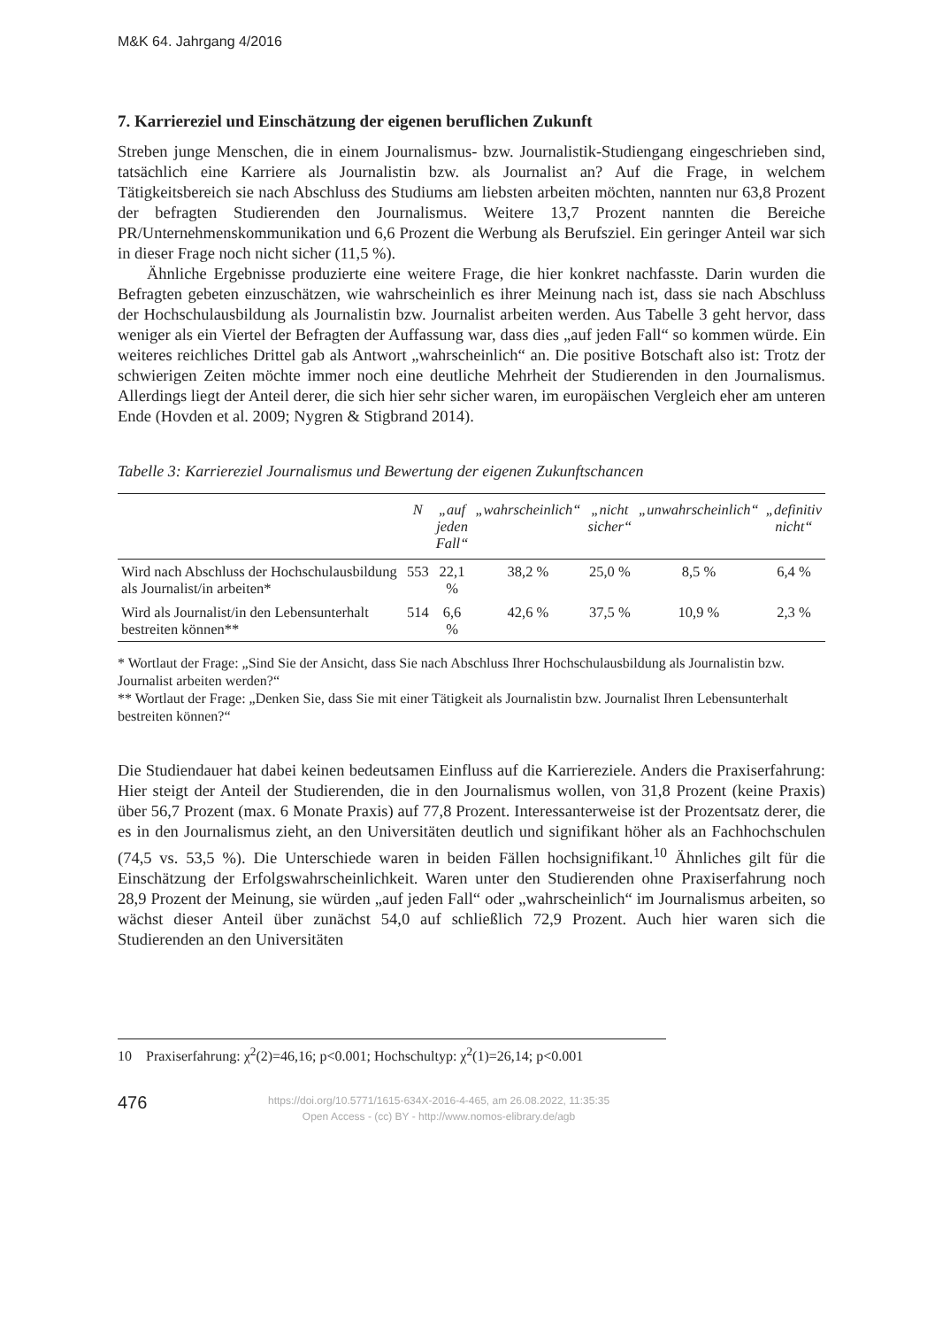M&K 64. Jahrgang 4/2016
7. Karriereziel und Einschätzung der eigenen beruflichen Zukunft
Streben junge Menschen, die in einem Journalismus- bzw. Journalistik-Studiengang eingeschrieben sind, tatsächlich eine Karriere als Journalistin bzw. als Journalist an? Auf die Frage, in welchem Tätigkeitsbereich sie nach Abschluss des Studiums am liebsten arbeiten möchten, nannten nur 63,8 Prozent der befragten Studierenden den Journalismus. Weitere 13,7 Prozent nannten die Bereiche PR/Unternehmenskommunikation und 6,6 Prozent die Werbung als Berufsziel. Ein geringer Anteil war sich in dieser Frage noch nicht sicher (11,5 %).
Ähnliche Ergebnisse produzierte eine weitere Frage, die hier konkret nachfasste. Darin wurden die Befragten gebeten einzuschätzen, wie wahrscheinlich es ihrer Meinung nach ist, dass sie nach Abschluss der Hochschulausbildung als Journalistin bzw. Journalist arbeiten werden. Aus Tabelle 3 geht hervor, dass weniger als ein Viertel der Befragten der Auffassung war, dass dies „auf jeden Fall“ so kommen würde. Ein weiteres reichliches Drittel gab als Antwort „wahrscheinlich“ an. Die positive Botschaft also ist: Trotz der schwierigen Zeiten möchte immer noch eine deutliche Mehrheit der Studierenden in den Journalismus. Allerdings liegt der Anteil derer, die sich hier sehr sicher waren, im europäischen Vergleich eher am unteren Ende (Hovden et al. 2009; Nygren & Stigbrand 2014).
Tabelle 3: Karriereziel Journalismus und Bewertung der eigenen Zukunftschancen
| | N | „auf jeden Fall“ | „wahrscheinlich“ | „nicht sicher“ | „unwahrscheinlich“ | „definitiv nicht“ |
| --- | --- | --- | --- | --- | --- | --- |
| Wird nach Abschluss der Hochschulausbildung als Journalist/in arbeiten* | 553 | 22,1 % | 38,2 % | 25,0 % | 8,5 % | 6,4 % |
| Wird als Journalist/in den Lebensunterhalt bestreiten können** | 514 | 6,6 % | 42,6 % | 37,5 % | 10,9 % | 2,3 % |
* Wortlaut der Frage: „Sind Sie der Ansicht, dass Sie nach Abschluss Ihrer Hochschulausbildung als Journalistin bzw. Journalist arbeiten werden?“
** Wortlaut der Frage: „Denken Sie, dass Sie mit einer Tätigkeit als Journalistin bzw. Journalist Ihren Lebensunterhalt bestreiten können?“
Die Studiendauer hat dabei keinen bedeutsamen Einfluss auf die Karriereziele. Anders die Praxiserfahrung: Hier steigt der Anteil der Studierenden, die in den Journalismus wollen, von 31,8 Prozent (keine Praxis) über 56,7 Prozent (max. 6 Monate Praxis) auf 77,8 Prozent. Interessanterweise ist der Prozentsatz derer, die es in den Journalismus zieht, an den Universitäten deutlich und signifikant höher als an Fachhochschulen (74,5 vs. 53,5 %). Die Unterschiede waren in beiden Fällen hochsignifikant.<sup>10</sup> Ähnliches gilt für die Einschätzung der Erfolgswahrscheinlichkeit. Waren unter den Studierenden ohne Praxiserfahrung noch 28,9 Prozent der Meinung, sie würden „auf jeden Fall“ oder „wahrscheinlich“ im Journalismus arbeiten, so wächst dieser Anteil über zunächst 54,0 auf schließlich 72,9 Prozent. Auch hier waren sich die Studierenden an den Universitäten
10 Praxiserfahrung: χ<sup>2</sup>(2)=46,16; p<0.001; Hochschultyp: χ<sup>2</sup>(1)=26,14; p<0.001
476
https://doi.org/10.5771/1615-634X-2016-4-465, am 26.08.2022, 11:35:35
Open Access - (cc) BY - http://www.nomos-elibrary.de/agb